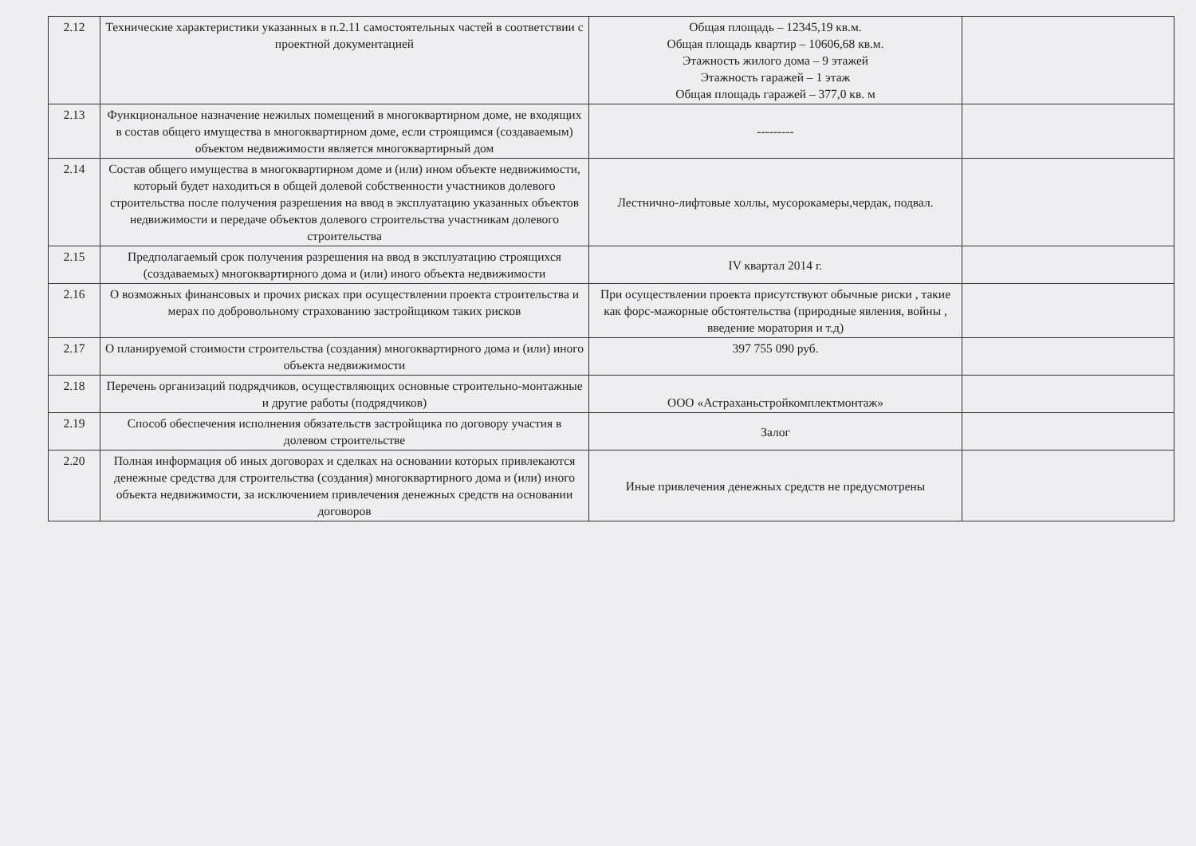| 2.12 | Технические характеристики указанных в п.2.11 самостоятельных частей в соответствии с проектной документацией | Общая площадь – 12345,19 кв.м. Общая площадь квартир – 10606,68 кв.м. Этажность жилого дома – 9 этажей Этажность гаражей – 1 этаж Общая площадь гаражей – 377,0 кв. м | |
| 2.13 | Функциональное назначение нежилых помещений в многоквартирном доме, не входящих в состав общего имущества в многоквартирном доме, если строящимся (создаваемым) объектом недвижимости является многоквартирный дом | --------- | |
| 2.14 | Состав общего имущества в многоквартирном доме и (или) ином объекте недвижимости, который будет находиться в общей долевой собственности участников долевого строительства после получения разрешения на ввод в эксплуатацию указанных объектов недвижимости и передаче объектов долевого строительства участникам долевого строительства | Лестнично-лифтовые холлы, мусорокамеры,чердак, подвал. | |
| 2.15 | Предполагаемый срок получения разрешения на ввод в эксплуатацию строящихся (создаваемых) многоквартирного дома и (или) иного объекта недвижимости | IV квартал 2014 г. | |
| 2.16 | О возможных финансовых и прочих рисках при осуществлении проекта строительства и мерах по добровольному страхованию застройщиком таких рисков | При осуществлении проекта присутствуют обычные риски , такие как форс-мажорные обстоятельства (природные явления, войны , введение моратория и т.д) | |
| 2.17 | О планируемой стоимости строительства (создания) многоквартирного дома и (или) иного объекта недвижимости | 397 755 090 руб. | |
| 2.18 | Перечень организаций подрядчиков, осуществляющих основные строительно-монтажные и другие работы (подрядчиков) | ООО «Астраханьстройкомплектмонтаж» | |
| 2.19 | Способ обеспечения исполнения обязательств застройщика по договору участия в долевом строительстве | Залог | |
| 2.20 | Полная информация об иных договорах и сделках на основании которых привлекаются денежные средства для строительства (создания) многоквартирного дома и (или) иного объекта недвижимости, за исключением привлечения денежных средств на основании договоров | Иные привлечения денежных средств не предусмотрены | |